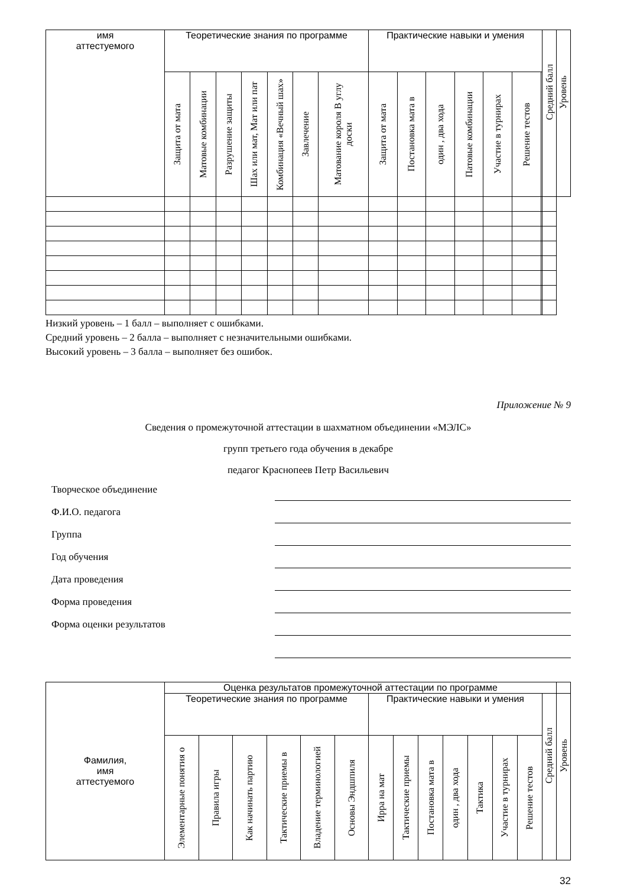| имя аттестуемого | Теоретические знания по программе | | | | | | | Практические навыки и умения | | | | | | | Средний балл | Уровень |
| --- | --- | --- | --- | --- | --- | --- | --- | --- | --- | --- | --- | --- | --- | --- | --- | --- |
| | Защита от мата | Матовые комбинации | Разрушение защиты | Шах или мат, Мат или пат | Комбинация «Вечный шах» | Завлечение | Матование короля В углу доски | Защита от мата | Постановка мата в | один , два хода | Патовые комбинации | Участие в турнирах | Решение тестов | | | |
Низкий уровень – 1 балл – выполняет с ошибками.
Средний уровень – 2 балла – выполняет с незначительными ошибками.
Высокий уровень – 3 балла – выполняет без ошибок.
Приложение № 9
Сведения о промежуточной аттестации в шахматном объединении «МЭЛС»
групп третьего года обучения в декабре
педагог Краснопеев Петр Васильевич
Творческое объединение
Ф.И.О. педагога
Группа
Год обучения
Дата проведения
Форма проведения
Форма оценки результатов
| Фамилия, имя аттестуемого | Оценка результатов промежуточной аттестации по программе | | | | | | | | | | | | | | |
| --- | --- | --- | --- | --- | --- | --- | --- | --- | --- | --- | --- | --- | --- | --- | --- |
| | Теоретические знания по программе | | | | | | Практические навыки и умения | | | | | | | Средний балл | Уровень |
| | Элементарные понятия о | Правила игры | Как начинать партию | Тактические приемы в | Владение терминологией | Основы Эндшпиля | Ирра на мат | Тактические приемы | Постановка мата в | один , два хода | Тактика | Участие в турнирах | Решение тестов | | |
32